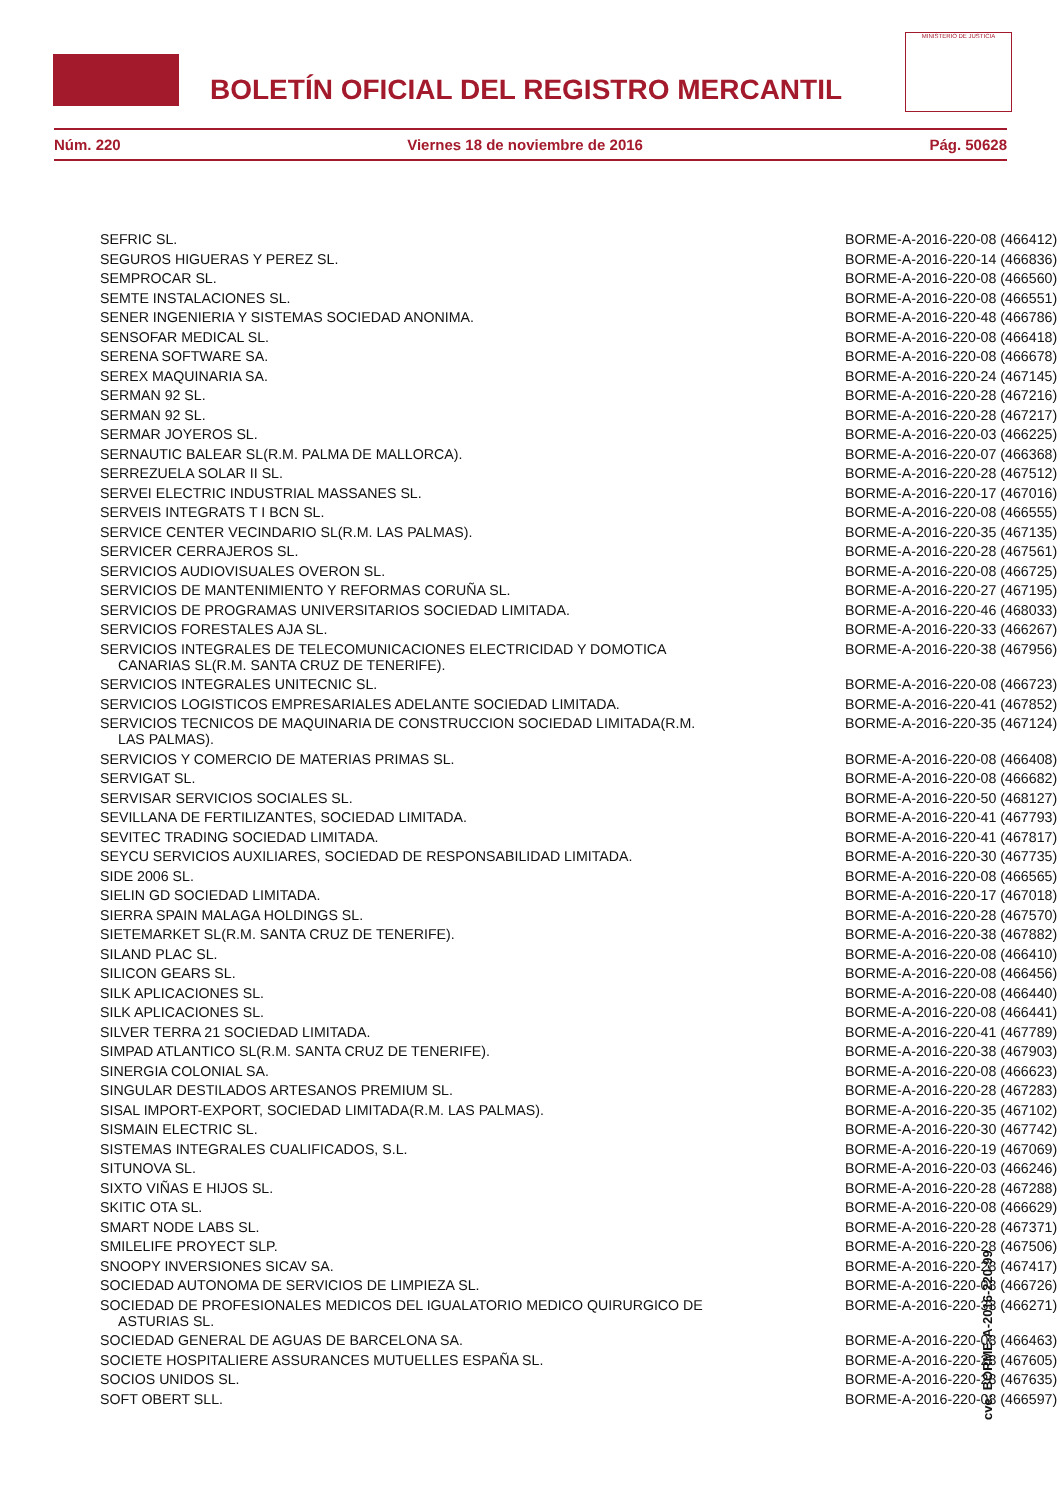BOLETÍN OFICIAL DEL REGISTRO MERCANTIL
MINISTERIO DE JUSTICIA
Núm. 220 Viernes 18 de noviembre de 2016 Pág. 50628
| SEFRIC SL. | BORME-A-2016-220-08 (466412) |
| SEGUROS HIGUERAS Y PEREZ SL. | BORME-A-2016-220-14 (466836) |
| SEMPROCAR SL. | BORME-A-2016-220-08 (466560) |
| SEMTE INSTALACIONES SL. | BORME-A-2016-220-08 (466551) |
| SENER INGENIERIA Y SISTEMAS SOCIEDAD ANONIMA. | BORME-A-2016-220-48 (466786) |
| SENSOFAR MEDICAL SL. | BORME-A-2016-220-08 (466418) |
| SERENA SOFTWARE SA. | BORME-A-2016-220-08 (466678) |
| SEREX MAQUINARIA SA. | BORME-A-2016-220-24 (467145) |
| SERMAN 92 SL. | BORME-A-2016-220-28 (467216) |
| SERMAN 92 SL. | BORME-A-2016-220-28 (467217) |
| SERMAR JOYEROS SL. | BORME-A-2016-220-03 (466225) |
| SERNAUTIC BALEAR SL(R.M. PALMA DE MALLORCA). | BORME-A-2016-220-07 (466368) |
| SERREZUELA SOLAR II SL. | BORME-A-2016-220-28 (467512) |
| SERVEI ELECTRIC INDUSTRIAL MASSANES SL. | BORME-A-2016-220-17 (467016) |
| SERVEIS INTEGRATS T I BCN SL. | BORME-A-2016-220-08 (466555) |
| SERVICE CENTER VECINDARIO SL(R.M. LAS PALMAS). | BORME-A-2016-220-35 (467135) |
| SERVICER CERRAJEROS SL. | BORME-A-2016-220-28 (467561) |
| SERVICIOS AUDIOVISUALES OVERON SL. | BORME-A-2016-220-08 (466725) |
| SERVICIOS DE MANTENIMIENTO Y REFORMAS CORUÑA SL. | BORME-A-2016-220-27 (467195) |
| SERVICIOS DE PROGRAMAS UNIVERSITARIOS SOCIEDAD LIMITADA. | BORME-A-2016-220-46 (468033) |
| SERVICIOS FORESTALES AJA SL. | BORME-A-2016-220-33 (466267) |
| SERVICIOS INTEGRALES DE TELECOMUNICACIONES ELECTRICIDAD Y DOMOTICA CANARIAS SL(R.M. SANTA CRUZ DE TENERIFE). | BORME-A-2016-220-38 (467956) |
| SERVICIOS INTEGRALES UNITECNIC SL. | BORME-A-2016-220-08 (466723) |
| SERVICIOS LOGISTICOS EMPRESARIALES ADELANTE SOCIEDAD LIMITADA. | BORME-A-2016-220-41 (467852) |
| SERVICIOS TECNICOS DE MAQUINARIA DE CONSTRUCCION SOCIEDAD LIMITADA(R.M. LAS PALMAS). | BORME-A-2016-220-35 (467124) |
| SERVICIOS Y COMERCIO DE MATERIAS PRIMAS SL. | BORME-A-2016-220-08 (466408) |
| SERVIGAT SL. | BORME-A-2016-220-08 (466682) |
| SERVISAR SERVICIOS SOCIALES SL. | BORME-A-2016-220-50 (468127) |
| SEVILLANA DE FERTILIZANTES, SOCIEDAD LIMITADA. | BORME-A-2016-220-41 (467793) |
| SEVITEC TRADING SOCIEDAD LIMITADA. | BORME-A-2016-220-41 (467817) |
| SEYCU SERVICIOS AUXILIARES, SOCIEDAD DE RESPONSABILIDAD LIMITADA. | BORME-A-2016-220-30 (467735) |
| SIDE 2006 SL. | BORME-A-2016-220-08 (466565) |
| SIELIN GD SOCIEDAD LIMITADA. | BORME-A-2016-220-17 (467018) |
| SIERRA SPAIN MALAGA HOLDINGS SL. | BORME-A-2016-220-28 (467570) |
| SIETEMARKET SL(R.M. SANTA CRUZ DE TENERIFE). | BORME-A-2016-220-38 (467882) |
| SILAND PLAC SL. | BORME-A-2016-220-08 (466410) |
| SILICON GEARS SL. | BORME-A-2016-220-08 (466456) |
| SILK APLICACIONES SL. | BORME-A-2016-220-08 (466440) |
| SILK APLICACIONES SL. | BORME-A-2016-220-08 (466441) |
| SILVER TERRA 21 SOCIEDAD LIMITADA. | BORME-A-2016-220-41 (467789) |
| SIMPAD ATLANTICO SL(R.M. SANTA CRUZ DE TENERIFE). | BORME-A-2016-220-38 (467903) |
| SINERGIA COLONIAL SA. | BORME-A-2016-220-08 (466623) |
| SINGULAR DESTILADOS ARTESANOS PREMIUM SL. | BORME-A-2016-220-28 (467283) |
| SISAL IMPORT-EXPORT, SOCIEDAD LIMITADA(R.M. LAS PALMAS). | BORME-A-2016-220-35 (467102) |
| SISMAIN ELECTRIC SL. | BORME-A-2016-220-30 (467742) |
| SISTEMAS INTEGRALES CUALIFICADOS, S.L. | BORME-A-2016-220-19 (467069) |
| SITUNOVA SL. | BORME-A-2016-220-03 (466246) |
| SIXTO VIÑAS E HIJOS SL. | BORME-A-2016-220-28 (467288) |
| SKITIC OTA SL. | BORME-A-2016-220-08 (466629) |
| SMART NODE LABS SL. | BORME-A-2016-220-28 (467371) |
| SMILELIFE PROYECT SLP. | BORME-A-2016-220-28 (467506) |
| SNOOPY INVERSIONES SICAV SA. | BORME-A-2016-220-28 (467417) |
| SOCIEDAD AUTONOMA DE SERVICIOS DE LIMPIEZA SL. | BORME-A-2016-220-08 (466726) |
| SOCIEDAD DE PROFESIONALES MEDICOS DEL IGUALATORIO MEDICO QUIRURGICO DE ASTURIAS SL. | BORME-A-2016-220-33 (466271) |
| SOCIEDAD GENERAL DE AGUAS DE BARCELONA SA. | BORME-A-2016-220-08 (466463) |
| SOCIETE HOSPITALIERE ASSURANCES MUTUELLES ESPAÑA SL. | BORME-A-2016-220-28 (467605) |
| SOCIOS UNIDOS SL. | BORME-A-2016-220-28 (467635) |
| SOFT OBERT SLL. | BORME-A-2016-220-08 (466597) |
cve: BORME-A-2016-220-99